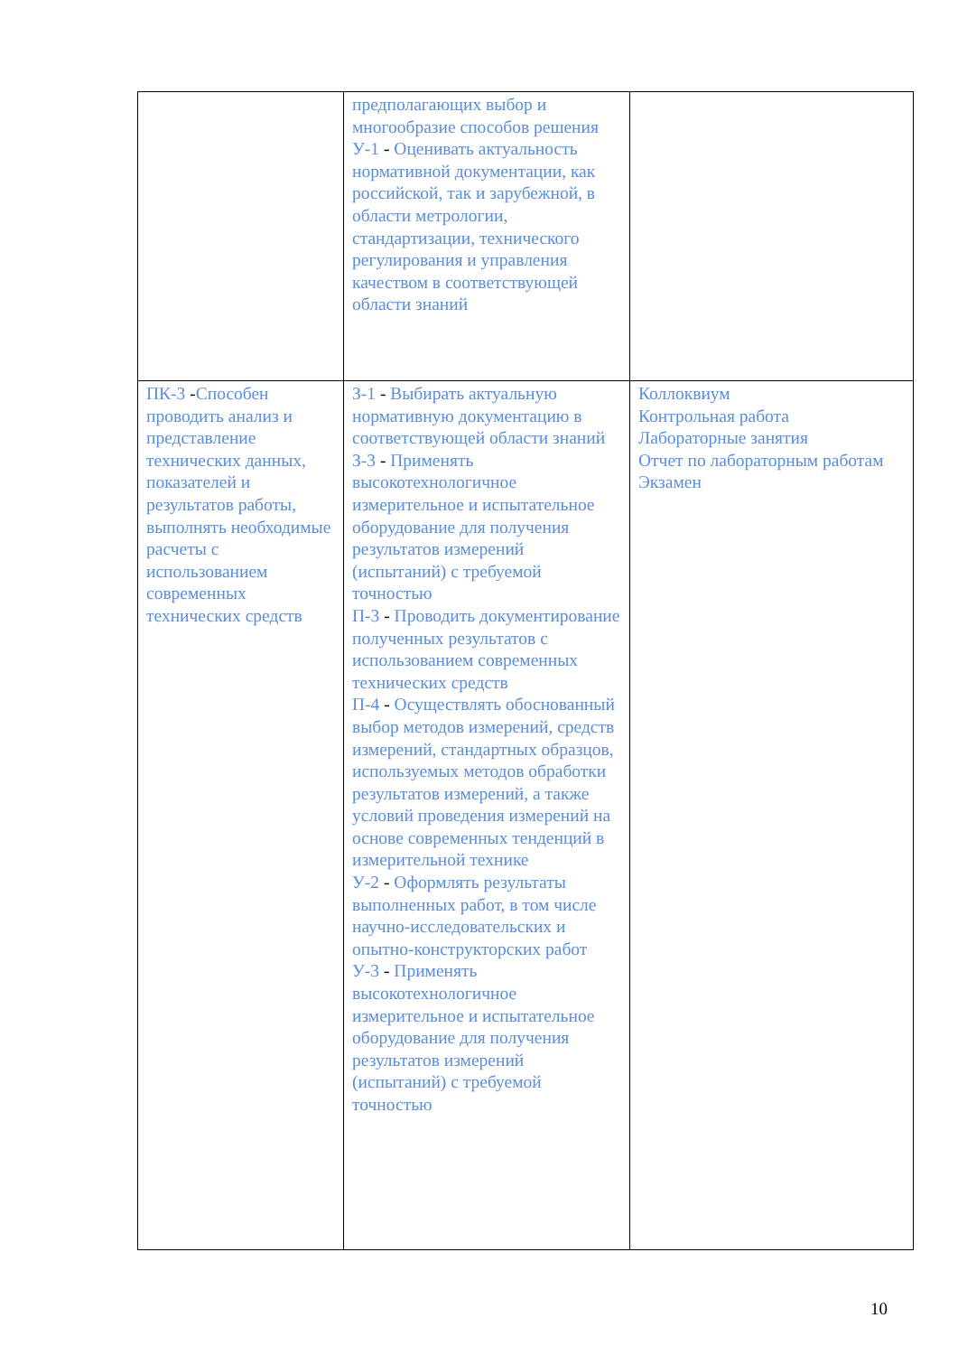| | предполагающих выбор и многообразие способов решения У-1 - Оценивать актуальность нормативной документации, как российской, так и зарубежной, в области метрологии, стандартизации, технического регулирования и управления качеством в соответствующей области знаний | |
| ПК-3 - Способен проводить анализ и представление технических данных, показателей и результатов работы, выполнять необходимые расчеты с использованием современных технических средств | З-1 - Выбирать актуальную нормативную документацию в соответствующей области знаний З-3 - Применять высокотехнологичное измерительное и испытательное оборудование для получения результатов измерений (испытаний) с требуемой точностью П-3 - Проводить документирование полученных результатов с использованием современных технических средств П-4 - Осуществлять обоснованный выбор методов измерений, средств измерений, стандартных образцов, используемых методов обработки результатов измерений, а также условий проведения измерений на основе современных тенденций в измерительной технике У-2 - Оформлять результаты выполненных работ, в том числе научно-исследовательских и опытно-конструкторских работ У-3 - Применять высокотехнологичное измерительное и испытательное оборудование для получения результатов измерений (испытаний) с требуемой точностью | Коллоквиум Контрольная работа Лабораторные занятия Отчет по лабораторным работам Экзамен |
10